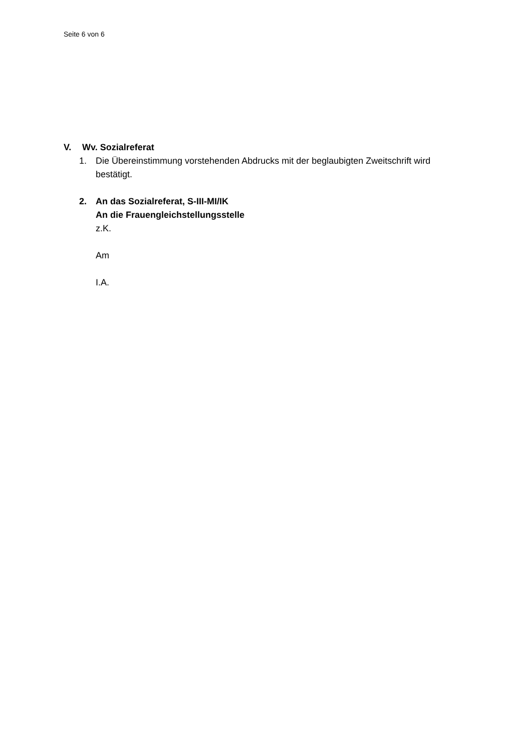Seite 6 von 6
V. Wv. Sozialreferat
1. Die Übereinstimmung vorstehenden Abdrucks mit der beglaubigten Zweitschrift wird bestätigt.
2. An das Sozialreferat, S-III-MI/IK
An die Frauengleichstellungsstelle
z.K.
Am
I.A.